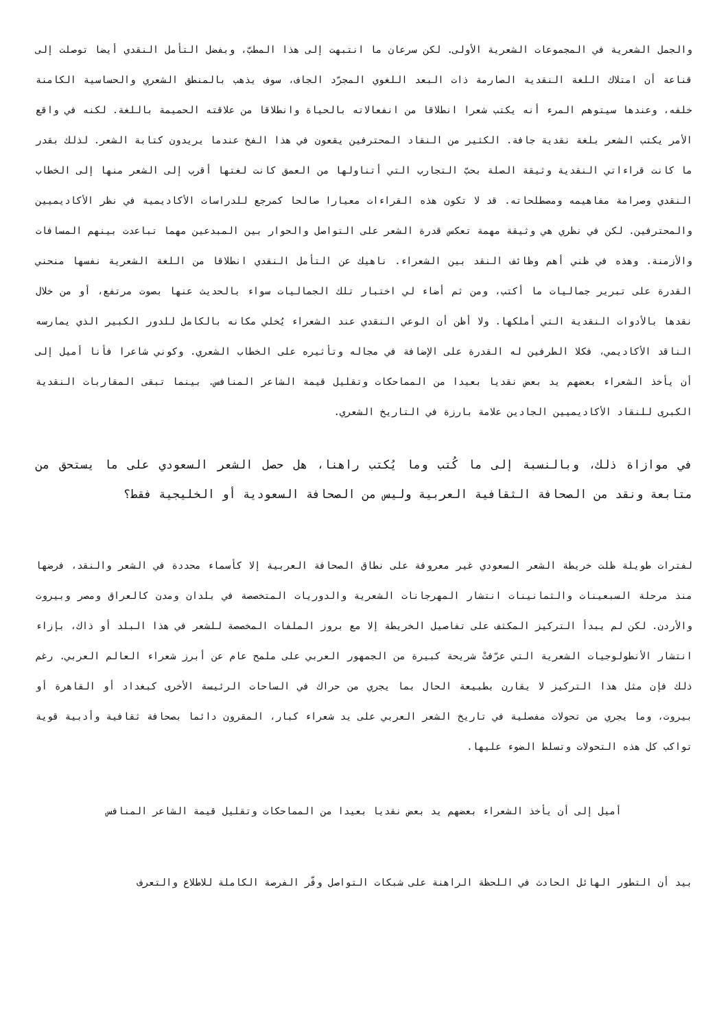والجمل الشعرية في المجموعات الشعرية الأولى. لكن سرعان ما انتبهت إلى هذا المطبّ، وبفضل التأمل النقدي أيضا توصلت إلى قناعة أن امتلاك اللغة النقدية الصارمة ذات البعد اللغوي المجرّد الجاف، سوف يذهب بالمنطق الشعري والحساسية الكامنة خلفه، وعندها سيتوهم المرء أنه يكتب شعرا انطلاقا من انفعالاته بالحياة وانطلاقا من علاقته الحميمة باللغة. لكنه في واقع الأمر يكتب الشعر بلغة نقدية جافة. الكثير من النقاد المحترفين يقعون في هذا الفخ عندما يريدون كتابة الشعر. لذلك بقدر ما كانت قراءاتي النقدية وثيقة الصلة بحبّ التجارب التي أتناولها من العمق كانت لغتها أقرب إلى الشعر منها إلى الخطاب النقدي وصرامة مفاهيمه ومصطلحاته. قد لا تكون هذه القراءات معيارا صالحا كمرجع للدراسات الأكاديمية في نظر الأكاديميين والمحترفين. لكن في نظري هي وثيقة مهمة تعكس قدرة الشعر على التواصل والحوار بين المبدعين مهما تباعدت بينهم المسافات والأزمنة. وهذه في ظني أهم وظائف النقد بين الشعراء. ناهيك عن التأمل النقدي انطلاقا من اللغة الشعرية نفسها منحني القدرة على تبرير جماليات ما أكتب، ومن ثم أضاء لي اختبار تلك الجماليات سواء بالحديث عنها بصوت مرتفع، أو من خلال نقدها بالأدوات النقدية التي أملكها. ولا أظن أن الوعي النقدي عند الشعراء يُخلي مكانه بالكامل للدور الكبير الذي يمارسه الناقد الأكاديمي، فكلا الطرفين له القدرة على الإضافة في مجاله وتأثيره على الخطاب الشعري. وكوني شاعرا فأنا أميل إلى أن يأخذ الشعراء بعضهم يد بعض نقديا بعيدا من المماحكات وتقليل قيمة الشاعر المنافس. بينما تبقى المقاربات النقدية الكبرى للنقاد الأكاديميين الجادين علامة بارزة في التاريخ الشعري.
في موازاة ذلك، وبالنسبة إلى ما كُتب وما يُكتب راهنا، هل حصل الشعر السعودي على ما يستحق من متابعة ونقد من الصحافة الثقافية العربية وليس من الصحافة السعودية أو الخليجية فقط؟
لفترات طويلة ظلت خريطة الشعر السعودي غير معروفة على نطاق الصحافة العربية إلا كأسماء محددة في الشعر والنقد، فرضها منذ مرحلة السبعينات والثمانينات انتشار المهرجانات الشعرية والدوريات المتخصصة في بلدان ومدن كالعراق ومصر وبيروت والأردن. لكن لم يبدأ التركيز المكثف على تفاصيل الخريطة إلا مع بروز الملفات المخصصة للشعر في هذا البلد أو ذاك، بإزاء انتشار الأنطولوجيات الشعرية التي عرّفتْ شريحة كبيرة من الجمهور العربي على ملمح عام عن أبرز شعراء العالم العربي. رغم ذلك فإن مثل هذا التركيز لا يقارن بطبيعة الحال بما يجري من حراك في الساحات الرئيسة الأخرى كبغداد أو القاهرة أو بيروت، وما يجري من تحولات مفصلية في تاريخ الشعر العربي على يد شعراء كبار، المقرون دائما بصحافة ثقافية وأدبية قوية تواكب كل هذه التحولات وتسلط الضوء عليها.
أميل إلى أن يأخذ الشعراء بعضهم يد بعض نقديا بعيدا من المماحكات وتقليل قيمة الشاعر المنافس
بيد أن التطور الهائل الحادث في اللحظة الراهنة على شبكات التواصل وفّر الفرصة الكاملة للاطلاع والتعرف